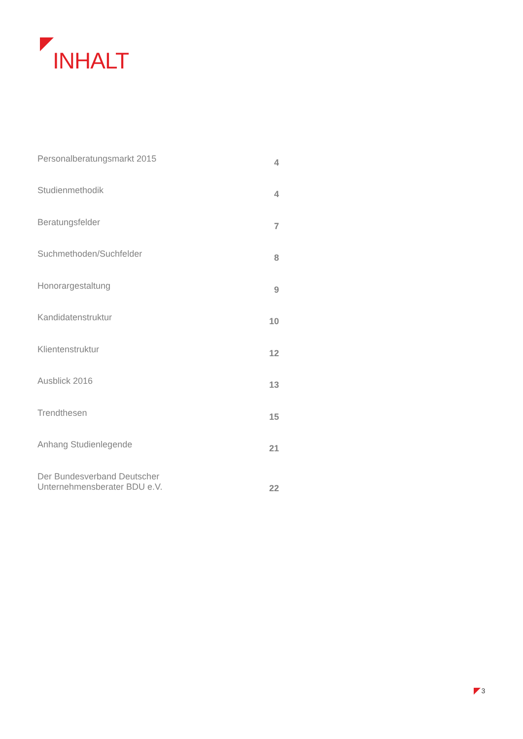INHALT
| Personalberatungsmarkt 2015 | 4 |
| Studienmethodik | 4 |
| Beratungsfelder | 7 |
| Suchmethoden/Suchfelder | 8 |
| Honorargestaltung | 9 |
| Kandidatenstruktur | 10 |
| Klientenstruktur | 12 |
| Ausblick 2016 | 13 |
| Trendthesen | 15 |
| Anhang Studienlegende | 21 |
| Der Bundesverband Deutscher Unternehmensberater BDU e.V. | 22 |
3